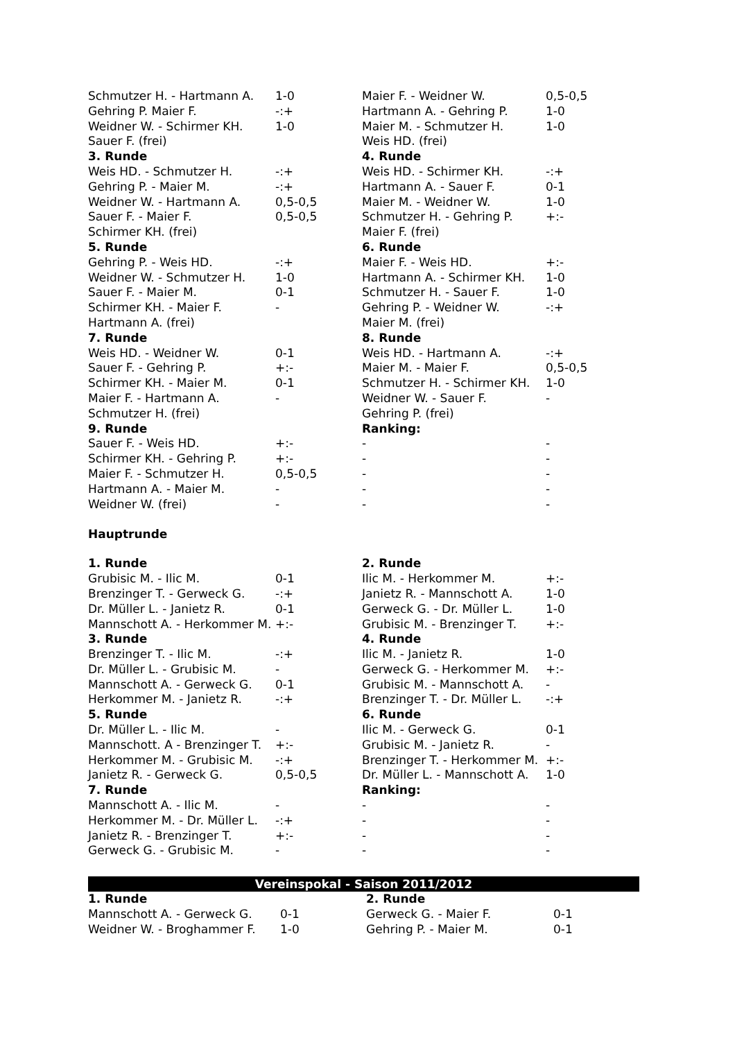| Schmutzer H. - Hartmann A. | 1-0 | Maier F. - Weidner W. | 0,5-0,5 |
| Gehring P. Maier F. | -:+ | Hartmann A. - Gehring P. | 1-0 |
| Weidner W. - Schirmer KH. | 1-0 | Maier M. - Schmutzer H. | 1-0 |
| Sauer F. (frei) | | Weis HD. (frei) | |
| 3. Runde | | 4. Runde | |
| Weis HD. - Schmutzer H. | -:+ | Weis HD. - Schirmer KH. | -:+ |
| Gehring P. - Maier M. | -:+ | Hartmann A. - Sauer F. | 0-1 |
| Weidner W. - Hartmann A. | 0,5-0,5 | Maier M. - Weidner W. | 1-0 |
| Sauer F. - Maier F. | 0,5-0,5 | Schmutzer H. - Gehring P. | +:- |
| Schirmer KH. (frei) | | Maier F. (frei) | |
| 5. Runde | | 6. Runde | |
| Gehring P. - Weis HD. | -:+ | Maier F. - Weis HD. | +:- |
| Weidner W. - Schmutzer H. | 1-0 | Hartmann A. - Schirmer KH. | 1-0 |
| Sauer F. - Maier M. | 0-1 | Schmutzer H. - Sauer F. | 1-0 |
| Schirmer KH. - Maier F. | - | Gehring P. - Weidner W. | -:+ |
| Hartmann A. (frei) | | Maier M. (frei) | |
| 7. Runde | | 8. Runde | |
| Weis HD. - Weidner W. | 0-1 | Weis HD. - Hartmann A. | -:+ |
| Sauer F. - Gehring P. | +:- | Maier M. - Maier F. | 0,5-0,5 |
| Schirmer KH. - Maier M. | 0-1 | Schmutzer H. - Schirmer KH. | 1-0 |
| Maier F. - Hartmann A. | - | Weidner W. - Sauer F. | - |
| Schmutzer H. (frei) | | Gehring P. (frei) | |
| 9. Runde | | Ranking: | |
| Sauer F. - Weis HD. | +:- | - | - |
| Schirmer KH. - Gehring P. | +:- | - | - |
| Maier F. - Schmutzer H. | 0,5-0,5 | - | - |
| Hartmann A. - Maier M. | - | - | - |
| Weidner W. (frei) | - | - | - |
Hauptrunde
| 1. Runde | | 2. Runde | |
| Grubisic M. - Ilic M. | 0-1 | Ilic M. - Herkommer M. | +:- |
| Brenzinger T. - Gerweck G. | -:+ | Janietz R. - Mannschott A. | 1-0 |
| Dr. Müller L. - Janietz R. | 0-1 | Gerweck G. - Dr. Müller L. | 1-0 |
| Mannschott A. - Herkommer M. | +:- | Grubisic M. - Brenzinger T. | +:- |
| 3. Runde | | 4. Runde | |
| Brenzinger T. - Ilic M. | -:+ | Ilic M. - Janietz R. | 1-0 |
| Dr. Müller L. - Grubisic M. | - | Gerweck G. - Herkommer M. | +:- |
| Mannschott A. - Gerweck G. | 0-1 | Grubisic M. - Mannschott A. | - |
| Herkommer M. - Janietz R. | -:+ | Brenzinger T. - Dr. Müller L. | -:+ |
| 5. Runde | | 6. Runde | |
| Dr. Müller L. - Ilic M. | - | Ilic M. - Gerweck G. | 0-1 |
| Mannschott. A - Brenzinger T. | +:- | Grubisic M. - Janietz R. | - |
| Herkommer M. - Grubisic M. | -:+ | Brenzinger T. - Herkommer M. | +:- |
| Janietz R. - Gerweck G. | 0,5-0,5 | Dr. Müller L. - Mannschott A. | 1-0 |
| 7. Runde | | Ranking: | |
| Mannschott A. - Ilic M. | - | - | - |
| Herkommer M. - Dr. Müller L. | -:+ | - | - |
| Janietz R. - Brenzinger T. | +:- | - | - |
| Gerweck G. - Grubisic M. | - | - | - |
Vereinspokal - Saison 2011/2012
| 1. Runde | | 2. Runde | |
| Mannschott A. - Gerweck G. | 0-1 | Gerweck G. - Maier F. | 0-1 |
| Weidner W. - Broghammer F. | 1-0 | Gehring P. - Maier M. | 0-1 |